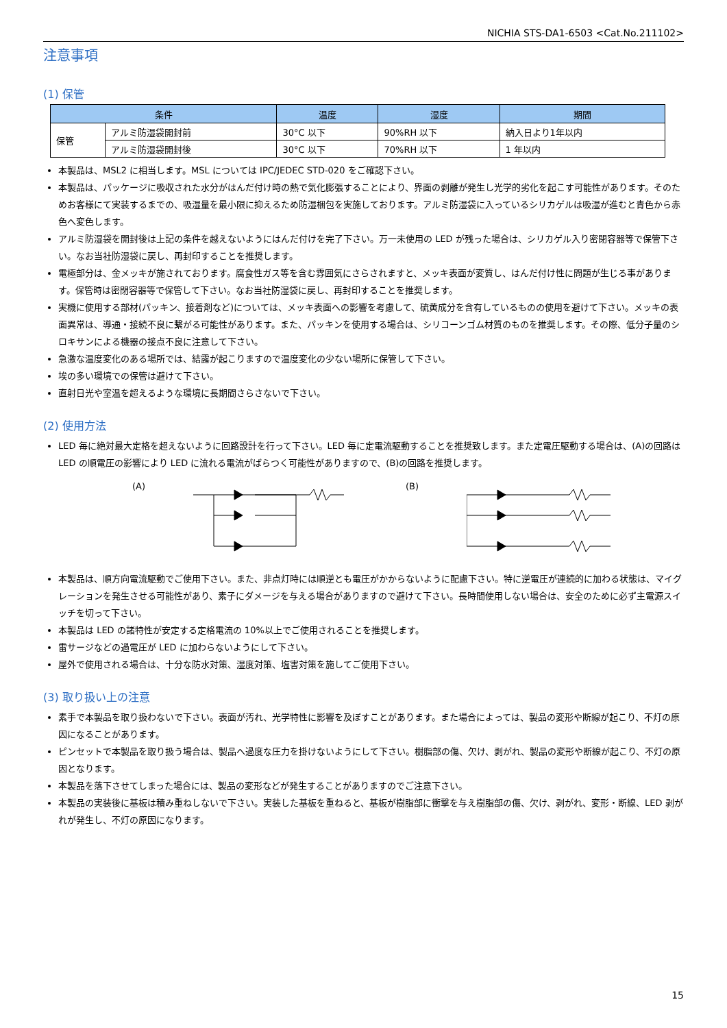NICHIA STS-DA1-6503 <Cat.No.211102>
注意事項
(1) 保管
| 条件 | | 温度 | 湿度 | 期間 |
| --- | --- | --- | --- | --- |
| 保管 | アルミ防湿袋開封前 | 30°C 以下 | 90%RH 以下 | 納入日より1年以内 |
| | アルミ防湿袋開封後 | 30°C 以下 | 70%RH 以下 | 1 年以内 |
本製品は、MSL2 に相当します。MSL については IPC/JEDEC STD-020 をご確認下さい。
本製品は、パッケージに吸収された水分がはんだ付け時の熱で気化膨張することにより、界面の剥離が発生し光学的劣化を起こす可能性があります。そのためお客様にて実装するまでの、吸湿量を最小限に抑えるため防湿梱包を実施しております。アルミ防湿袋に入っているシリカゲルは吸湿が進むと青色から赤色へ変色します。
アルミ防湿袋を開封後は上記の条件を越えないようにはんだ付けを完了下さい。万一未使用の LED が残った場合は、シリカゲル入り密閉容器等で保管下さい。なお当社防湿袋に戻し、再封印することを推奨します。
電極部分は、金メッキが施されております。腐食性ガス等を含む雰囲気にさらされますと、メッキ表面が変質し、はんだ付け性に問題が生じる事があります。保管時は密閉容器等で保管して下さい。なお当社防湿袋に戻し、再封印することを推奨します。
実機に使用する部材(パッキン、接着剤など)については、メッキ表面への影響を考慮して、硫黄成分を含有しているものの使用を避けて下さい。メッキの表面異常は、導通・接続不良に繋がる可能性があります。また、パッキンを使用する場合は、シリコーンゴム材質のものを推奨します。その際、低分子量のシロキサンによる機器の接点不良に注意して下さい。
急激な温度変化のある場所では、結露が起こりますので温度変化の少ない場所に保管して下さい。
埃の多い環境での保管は避けて下さい。
直射日光や室温を超えるような環境に長期間さらさないで下さい。
(2) 使用方法
LED 毎に絶対最大定格を超えないように回路設計を行って下さい。LED 毎に定電流駆動することを推奨致します。また定電圧駆動する場合は、(A)の回路は LED の順電圧の影響により LED に流れる電流がばらつく可能性がありますので、(B)の回路を推奨します。
(A) (B)
本製品は、順方向電流駆動でご使用下さい。また、非点灯時には順逆とも電圧がかからないように配慮下さい。特に逆電圧が連続的に加わる状態は、マイグレーションを発生させる可能性があり、素子にダメージを与える場合がありますので避けて下さい。長時間使用しない場合は、安全のために必ず主電源スイッチを切って下さい。
本製品は LED の諸特性が安定する定格電流の 10%以上でご使用されることを推奨します。
雷サージなどの過電圧が LED に加わらないようにして下さい。
屋外で使用される場合は、十分な防水対策、湿度対策、塩害対策を施してご使用下さい。
(3) 取り扱い上の注意
素手で本製品を取り扱わないで下さい。表面が汚れ、光学特性に影響を及ぼすことがあります。また場合によっては、製品の変形や断線が起こり、不灯の原因になることがあります。
ピンセットで本製品を取り扱う場合は、製品へ過度な圧力を掛けないようにして下さい。樹脂部の傷、欠け、剥がれ、製品の変形や断線が起こり、不灯の原因となります。
本製品を落下させてしまった場合には、製品の変形などが発生することがありますのでご注意下さい。
本製品の実装後に基板は積み重ねしないで下さい。実装した基板を重ねると、基板が樹脂部に衝撃を与え樹脂部の傷、欠け、剥がれ、変形・断線、LED 剥がれが発生し、不灯の原因になります。
15